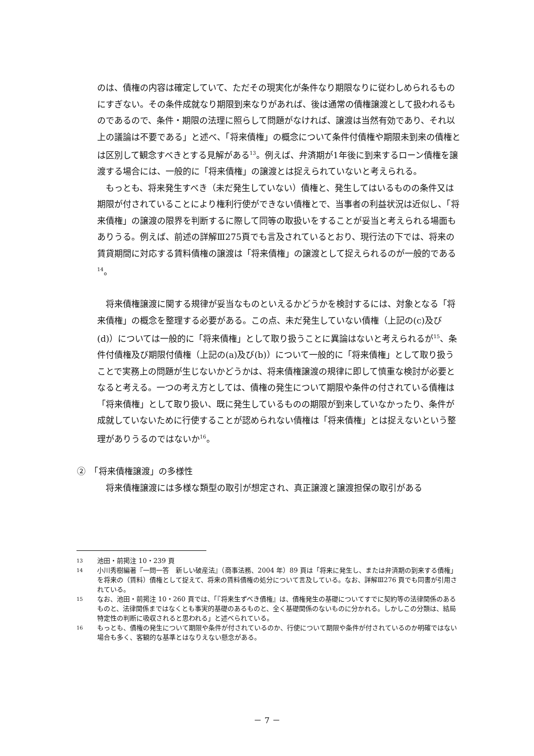のは、債権の内容は確定していて、ただその現実化が条件なり期限なりに従わしめられるものにすぎない。その条件成就なり期限到来なりがあれば、後は通常の債権譲渡として扱われるものであるので、条件・期限の法理に照らして問題がなければ、譲渡は当然有効であり、それ以上の議論は不要である」と述べ、「将来債権」の概念について条件付債権や期限未到来の債権とは区別して観念すべきとする見解がある<sup>13</sup>。例えば、弁済期が1年後に到来するローン債権を譲渡する場合には、一般的に「将来債権」の譲渡とは捉えられていないと考えられる。
もっとも、将来発生すべき（未だ発生していない）債権と、発生してはいるものの条件又は期限が付されていることにより権利行使ができない債権とで、当事者の利益状況は近似し、「将来債権」の譲渡の限界を判断するに際して同等の取扱いをすることが妥当と考えられる場面もありうる。例えば、前述の詳解Ⅲ275頁でも言及されているとおり、現行法の下では、将来の賃貸期間に対応する賃料債権の譲渡は「将来債権」の譲渡として捉えられるのが一般的である<sup>14</sup>。
将来債権譲渡に関する規律が妥当なものといえるかどうかを検討するには、対象となる「将来債権」の概念を整理する必要がある。この点、未だ発生していない債権（上記の(c)及び(d)）については一般的に「将来債権」として取り扱うことに異論はないと考えられるが<sup>15</sup>、条件付債権及び期限付債権（上記の(a)及び(b)）について一般的に「将来債権」として取り扱うことで実務上の問題が生じないかどうかは、将来債権譲渡の規律に即して慎重な検討が必要となると考える。一つの考え方としては、債権の発生について期限や条件の付されている債権は「将来債権」として取り扱い、既に発生しているものの期限が到来していなかったり、条件が成就していないために行使することが認められない債権は「将来債権」とは捉えないという整理がありうるのではないか<sup>16</sup>。
②　「将来債権譲渡」の多様性
将来債権譲渡には多様な類型の取引が想定され、真正譲渡と譲渡担保の取引がある
13 池田・前掲注 10・239 頁
14 小川秀樹編著『一問一答　新しい破産法』（商事法務、2004 年）89 頁は「将来に発生し、または弁済期の到来する債権」を将来の（賃料）債権として捉えて、将来の賃料債権の処分について言及している。なお、詳解Ⅲ276 頁でも同書が引用されている。
15 なお、池田・前掲注 10・260 頁では、「『将来生ずべき債権』は、債権発生の基礎についてすでに契約等の法律関係のあるものと、法律関係まではなくとも事実的基礎のあるものと、全く基礎関係のないものに分かれる。しかしこの分類は、結局特定性の判断に吸収されると思われる」と述べられている。
16 もっとも、債権の発生について期限や条件が付されているのか、行使について期限や条件が付されているのか明確ではない場合も多く、客観的な基準とはなりえない懸念がある。
－ 7 －